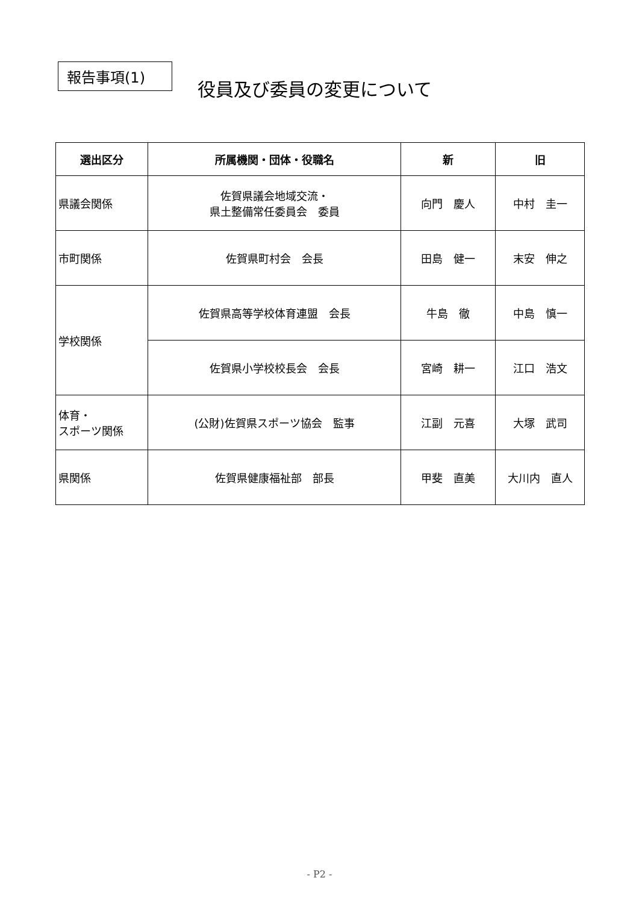報告事項(1)
役員及び委員の変更について
| 選出区分 | 所属機関・団体・役職名 | 新 | 旧 |
| --- | --- | --- | --- |
| 県議会関係 | 佐賀県議会地域交流・ 県土整備常任委員会 委員 | 向門 慶人 | 中村 圭一 |
| 市町関係 | 佐賀県町村会 会長 | 田島 健一 | 末安 伸之 |
| 学校関係 | 佐賀県高等学校体育連盟 会長 | 牛島 徹 | 中島 慎一 |
| | 佐賀県小学校校長会 会長 | 宮崎 耕一 | 江口 浩文 |
| 体育・ スポーツ関係 | (公財)佐賀県スポーツ協会 監事 | 江副 元喜 | 大塚 武司 |
| 県関係 | 佐賀県健康福祉部 部長 | 甲斐 直美 | 大川内 直人 |
- P2 -